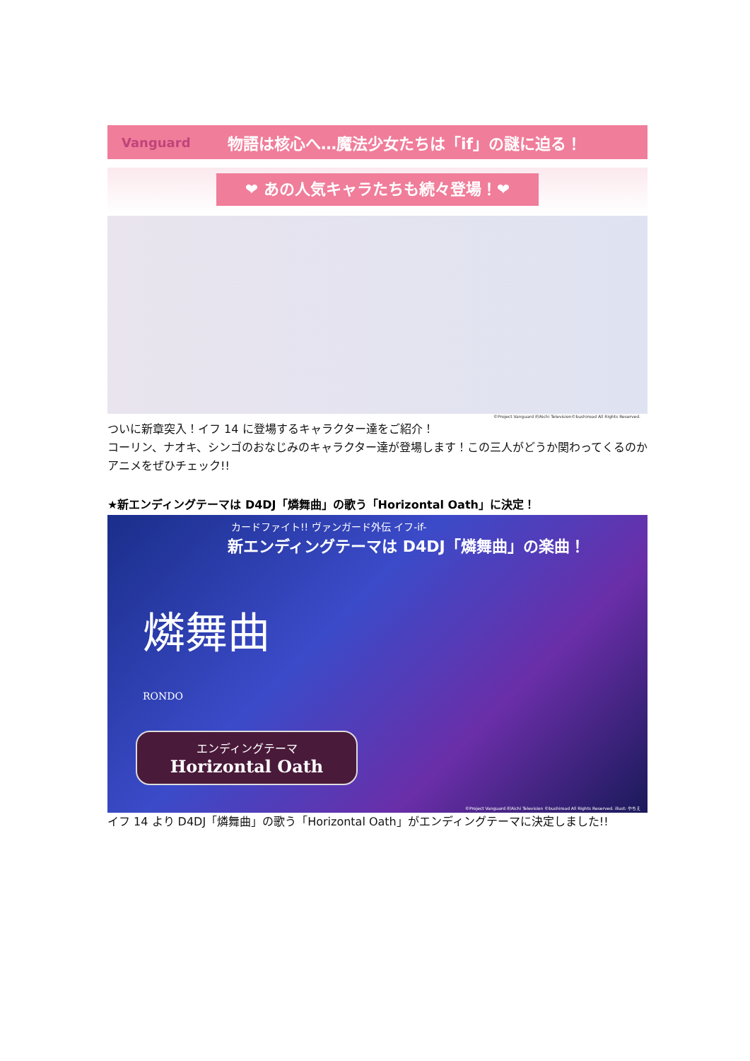Vanguard 物語は核心へ…魔法少女たちは「if」の謎に迫る！
❤ あの人気キャラたちも続々登場！❤
©Project Vanguard if/Aichi Television©bushiroad All Rights Reserved.
ついに新章突入！イフ 14 に登場するキャラクター達をご紹介！
コーリン、ナオキ、シンゴのおなじみのキャラクター達が登場します！この三人がどうか関わってくるのかアニメをぜひチェック!!
★新エンディングテーマは D4DJ「燐舞曲」の歌う「Horizontal Oath」に決定！
カードファイト!! ヴァンガード外伝 イフ-if-
新エンディングテーマは D4DJ「燐舞曲」の楽曲！
燐舞曲
RONDO
エンディングテーマ
Horizontal Oath
©Project Vanguard if/Aichi Television ©bushiroad All Rights Reserved. illust: やちえ
イフ 14 より D4DJ「燐舞曲」の歌う「Horizontal Oath」がエンディングテーマに決定しました!!